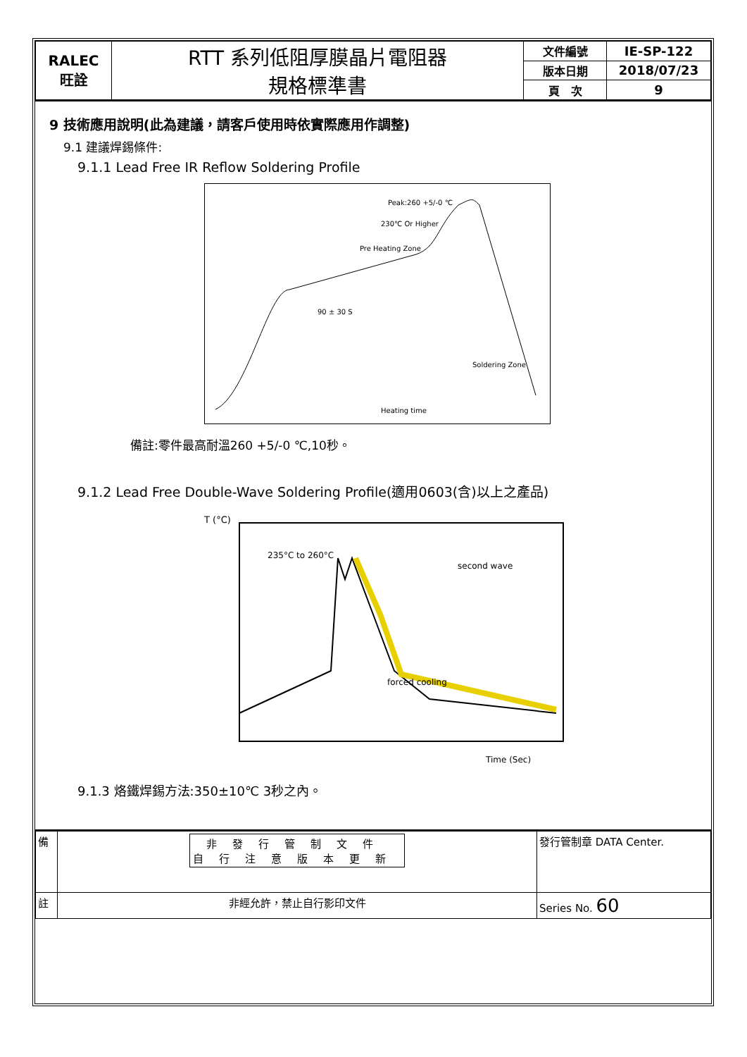| RALEC 旺詮 | RTT 系列低阻厚膜晶片電阻器 規格標準書 | 文件編號 | IE-SP-122 |
| | | 版本日期 | 2018/07/23 |
| | | 頁 次 | 9 |
9 技術應用說明(此為建議，請客戶使用時依實際應用作調整)
9.1 建議焊錫條件:
9.1.1 Lead Free IR Reflow Soldering Profile
Heating time
Pre Heating Zone
Peak:260 +5/-0 ℃
230℃ Or Higher
90 ± 30 S
Soldering Zone
備註:零件最高耐溫260 +5/-0 ℃,10秒。
9.1.2 Lead Free Double-Wave Soldering Profile(適用0603(含)以上之產品)
T (°C)
235°C to 260°C
second wave
forced cooling
Time (Sec)
9.1.3 烙鐵焊錫方法:350±10℃ 3秒之內。
| 備 | 非發行管制文件 自行注意版本更新 | 發行管制章 DATA Center. |
| 註 | 非經允許，禁止自行影印文件 | Series No. 60 |